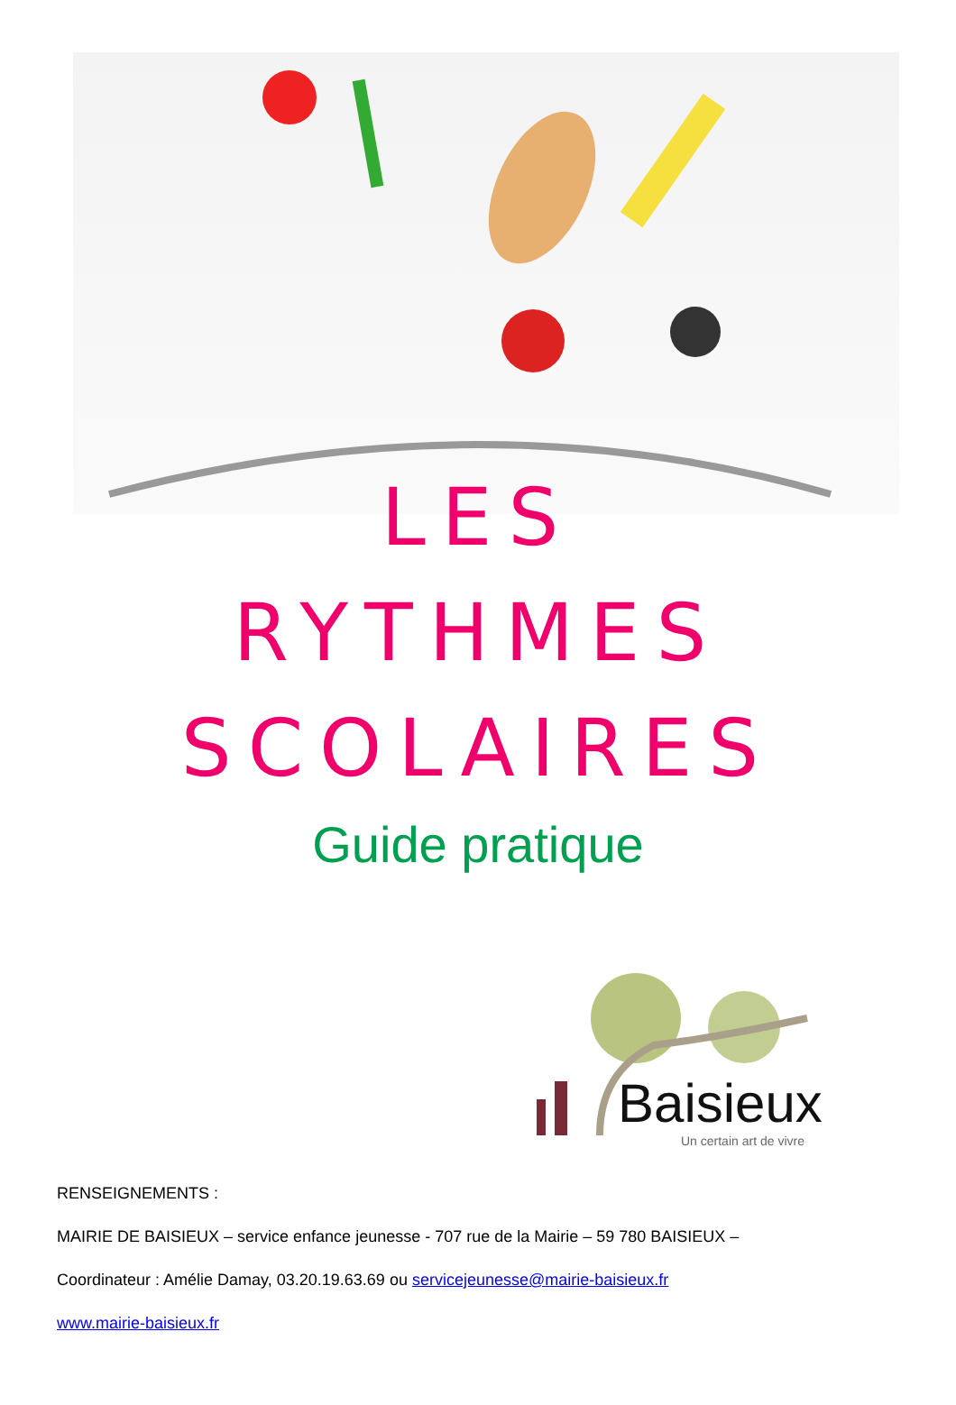LES
RYTHMES
SCOLAIRES
Guide pratique
Baisieux
Un certain art de vivre
RENSEIGNEMENTS :
MAIRIE DE BAISIEUX – service enfance jeunesse - 707 rue de la Mairie – 59 780 BAISIEUX –
Coordinateur : Amélie Damay, 03.20.19.63.69 ou servicejeunesse@mairie-baisieux.fr
www.mairie-baisieux.fr